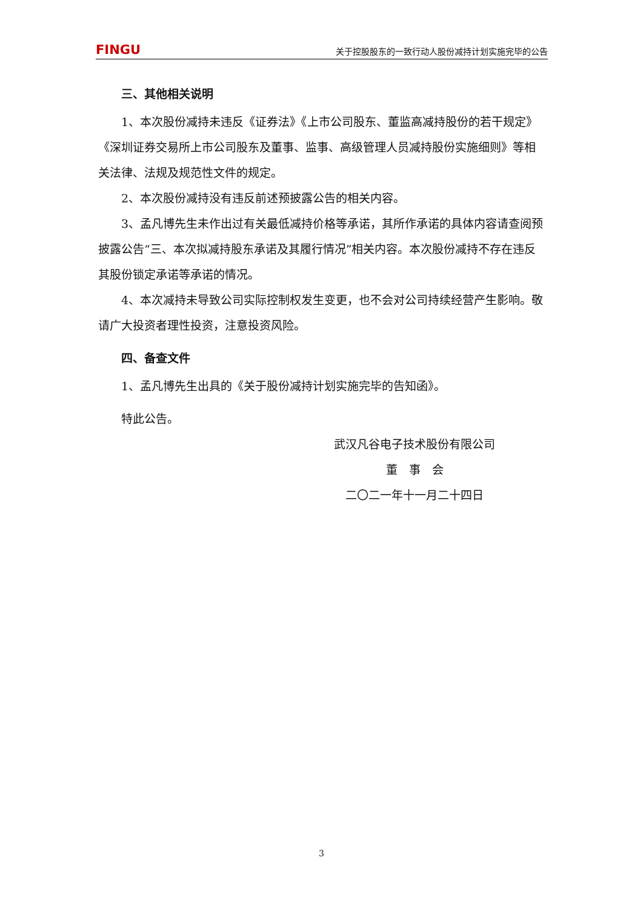FINGU 关于控股股东的一致行动人股份减持计划实施完毕的公告
三、其他相关说明
1、本次股份减持未违反《证券法》《上市公司股东、董监高减持股份的若干规定》《深圳证券交易所上市公司股东及董事、监事、高级管理人员减持股份实施细则》等相关法律、法规及规范性文件的规定。
2、本次股份减持没有违反前述预披露公告的相关内容。
3、孟凡博先生未作出过有关最低减持价格等承诺，其所作承诺的具体内容请查阅预披露公告“三、本次拟减持股东承诺及其履行情况”相关内容。本次股份减持不存在违反其股份锁定承诺等承诺的情况。
4、本次减持未导致公司实际控制权发生变更，也不会对公司持续经营产生影响。敬请广大投资者理性投资，注意投资风险。
四、备查文件
1、孟凡博先生出具的《关于股份减持计划实施完毕的告知函》。
特此公告。
武汉凡谷电子技术股份有限公司
董　事　会
二〇二一年十一月二十四日
3